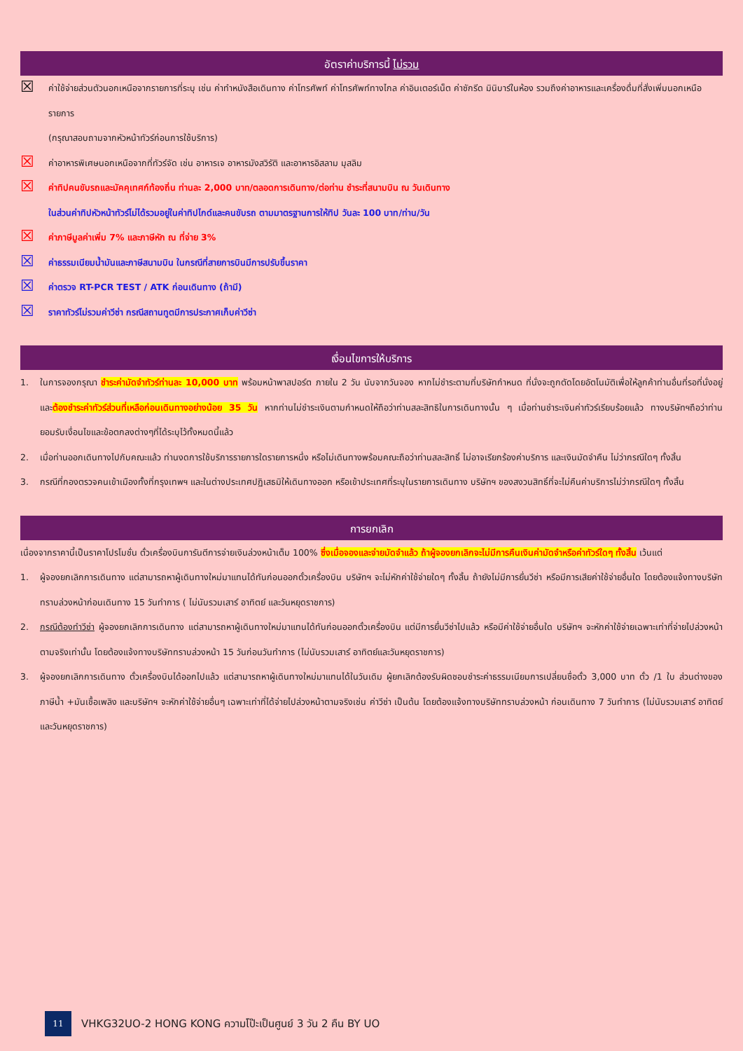อัตราค่าบริการนี้ ไม่รวม
☒ ค่าใช้จ่ายส่วนตัวนอกเหนือจากรายการที่ระบุ เช่น ค่าทำหนังสือเดินทาง ค่าโทรศัพท์ ค่าโทรศัพท์ทางไกล ค่าอินเตอร์เน็ต ค่าซักรีด มินิบาร์ในห้อง รวมถึงค่าอาหารและเครื่องดื่มที่สั่งเพิ่มนอกเหนือรายการ
(กรุณาสอบถามจากหัวหน้าทัวร์ก่อนการใช้บริการ)
☒ ค่าอาหารพิเศษนอกเหนือจากที่ทัวร์จัด เช่น อาหารเจ อาหารมังสวิรัติ และอาหารอิสลาม มุสลิม
☒ ค่าทิปคนขับรถและมัคคุเทศก์ท้องถิ่น ท่านละ 2,000 บาท/ตลอดการเดินทาง/ต่อท่าน ชำระที่สนามบิน ณ วันเดินทาง
ในส่วนค่าทิปหัวหน้าทัวร์ไม่ได้รวมอยู่ในค่าทิปไกด์และคนขับรถ ตามมาตรฐานการให้ทิป วันละ 100 บาท/ท่าน/วัน
☒ ค่าภาษีมูลค่าเพิ่ม 7% และภาษีหัก ณ ที่จ่าย 3%
☒ ค่าธรรมเนียมน้ำมันและภาษีสนามบิน ในกรณีที่สายการบินมีการปรับขึ้นราคา
☒ ค่าตรวจ RT-PCR TEST / ATK ก่อนเดินทาง (ถ้ามี)
☒ ราคาทัวร์ไม่รวมค่าวีซ่า กรณีสถานทูตมีการประกาศเก็บค่าวีซ่า
เงื่อนไขการให้บริการ
1. ในการจองกรุณา ชำระค่ามัดจำทัวร์ท่านละ 10,000 บาท พร้อมหน้าพาสปอร์ต ภายใน 2 วัน นับจากวันจอง หากไม่ชำระตามที่บริษัทกำหนด ที่นั่งจะถูกตัดโดยอัตโนมัติเพื่อให้ลูกค้าท่านอื่นที่รอที่นั่งอยู่ และต้องชำระค่าทัวร์ส่วนที่เหลือก่อนเดินทางอย่างน้อย 35 วัน หากท่านไม่ชำระเงินตามกำหนดให้ถือว่าท่านสละสิทธิในการเดินทางนั้น ๆ เมื่อท่านชำระเงินค่าทัวร์เรียบร้อยแล้ว ทางบริษัทฯถือว่าท่านยอมรับเงื่อนไขและข้อตกลงต่างๆที่ได้ระบุไว้ทั้งหมดนี้แล้ว
2. เมื่อท่านออกเดินทางไปกับคณะแล้ว ท่านงดการใช้บริการรายการใดรายการหนึ่ง หรือไม่เดินทางพร้อมคณะถือว่าท่านสละสิทธิ์ ไม่อาจเรียกร้องค่าบริการ และเงินมัดจำคืน ไม่ว่ากรณีใดๆ ทั้งสิ้น
3. กรณีที่กองตรวจคนเข้าเมืองทั้งที่กรุงเทพฯ และในต่างประเทศปฏิเสธมิให้เดินทางออก หรือเข้าประเทศที่ระบุในรายการเดินทาง บริษัทฯ ของสงวนสิทธิ์ที่จะไม่คืนค่าบริการไม่ว่ากรณีใดๆ ทั้งสิ้น
การยกเลิก
เนื่องจากราคานี้เป็นราคาโปรโมชั่น ตั๋วเครื่องบินการันตีการจ่ายเงินล่วงหน้าเต็ม 100% ซึ่งเมื่อจองและจ่ายมัดจำแล้ว ถ้าผู้จองยกเลิกจะไม่มีการคืนเงินค่ามัดจำหรือค่าทัวร์ใดๆ ทั้งสิ้น เว้นแต่
1. ผู้จองยกเลิกการเดินทาง แต่สามารถหาผู้เดินทางใหม่มาแทนได้ทันก่อนออกตั๋วเครื่องบิน บริษัทฯ จะไม่หักค่าใช้จ่ายใดๆ ทั้งสิ้น ถ้ายังไม่มีการยื่นวีซ่า หรือมีการเสียค่าใช้จ่ายอื่นใด โดยต้องแจ้งทางบริษัททราบล่วงหน้าก่อนเดินทาง 15 วันทำการ ( ไม่นับรวมเสาร์ อาทิตย์ และวันหยุดราชการ)
2. กรณีต้องทำวีซ่า ผู้จองยกเลิกการเดินทาง แต่สามารถหาผู้เดินทางใหม่มาแทนได้ทันก่อนออกตั๋วเครื่องบิน แต่มีการยื่นวีซ่าไปแล้ว หรือมีค่าใช้จ่ายอื่นใด บริษัทฯ จะหักค่าใช้จ่ายเฉพาะเท่าที่จ่ายไปล่วงหน้าตามจริงเท่านั้น โดยต้องแจ้งทางบริษัททราบล่วงหน้า 15 วันก่อนวันทำการ (ไม่นับรวมเสาร์ อาทิตย์และวันหยุดราชการ)
3. ผู้จองยกเลิกการเดินทาง ตั๋วเครื่องบินได้ออกไปแล้ว แต่สามารถหาผู้เดินทางใหม่มาแทนได้ในวันเดิม ผู้ยกเลิกต้องรับผิดชอบชำระค่าธรรมเนียมการเปลี่ยนชื่อตั๋ว 3,000 บาท ตั๋ว /1 ใบ ส่วนต่างของภาษีน้ำ +มันเชื้อเพลิง และบริษัทฯ จะหักค่าใช้จ่ายอื่นๆ เฉพาะเท่าที่ได้จ่ายไปล่วงหน้าตามจริงเช่น ค่าวีซ่า เป็นต้น โดยต้องแจ้งทางบริษัททราบล่วงหน้า ก่อนเดินทาง 7 วันทำการ (ไม่นับรวมเสาร์ อาทิตย์และวันหยุดราชการ)
11 VHKG32UO-2 HONG KONG ความโป๊ะเป็นศูนย์ 3 วัน 2 คืน BY UO